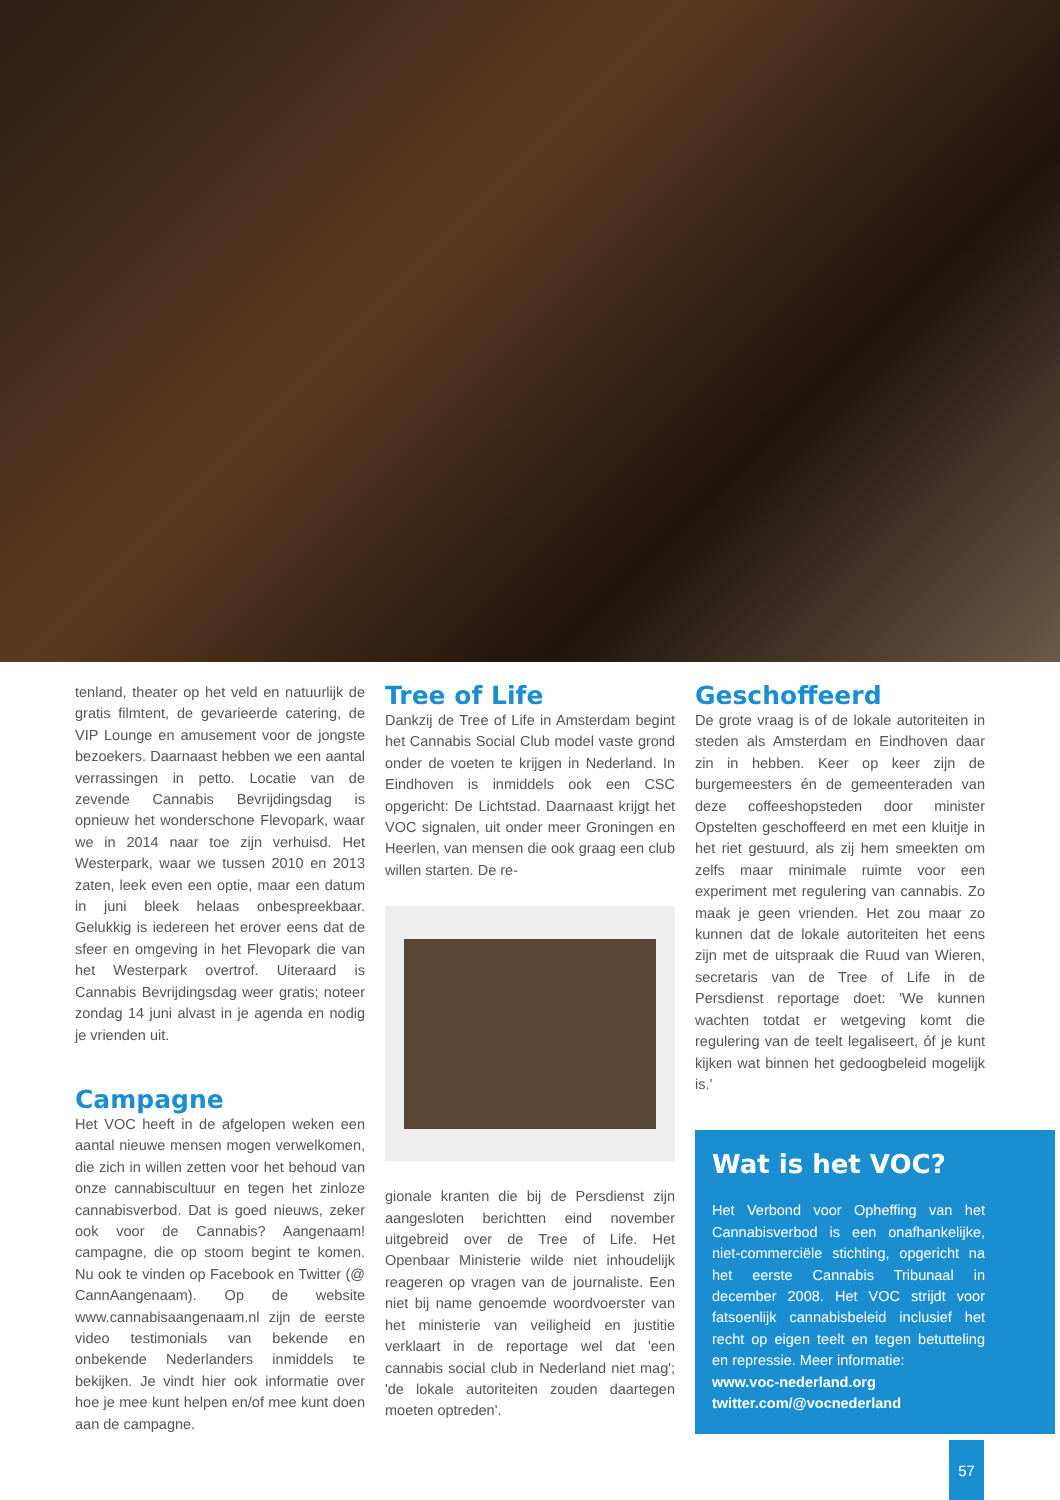tenland, theater op het veld en natuurlijk de gratis filmtent, de gevarieerde catering, de VIP Lounge en amusement voor de jongste bezoekers. Daarnaast hebben we een aantal verrassingen in petto. Locatie van de zevende Cannabis Bevrijdingsdag is opnieuw het wonderschone Flevopark, waar we in 2014 naar toe zijn verhuisd. Het Westerpark, waar we tussen 2010 en 2013 zaten, leek even een optie, maar een datum in juni bleek helaas onbespreekbaar. Gelukkig is iedereen het erover eens dat de sfeer en omgeving in het Flevopark die van het Westerpark overtrof. Uiteraard is Cannabis Bevrijdingsdag weer gratis; noteer zondag 14 juni alvast in je agenda en nodig je vrienden uit.
Campagne
Het VOC heeft in de afgelopen weken een aantal nieuwe mensen mogen verwelkomen, die zich in willen zetten voor het behoud van onze cannabiscultuur en tegen het zinloze cannabisverbod. Dat is goed nieuws, zeker ook voor de Cannabis? Aangenaam! campagne, die op stoom begint te komen. Nu ook te vinden op Facebook en Twitter (@ CannAangenaam). Op de website www.cannabisaangenaam.nl zijn de eerste video testimonials van bekende en onbekende Nederlanders inmiddels te bekijken. Je vindt hier ook informatie over hoe je mee kunt helpen en/of mee kunt doen aan de campagne.
Tree of Life
Dankzij de Tree of Life in Amsterdam begint het Cannabis Social Club model vaste grond onder de voeten te krijgen in Nederland. In Eindhoven is inmiddels ook een CSC opgericht: De Lichtstad. Daarnaast krijgt het VOC signalen, uit onder meer Groningen en Heerlen, van mensen die ook graag een club willen starten. De re-
gionale kranten die bij de Persdienst zijn aangesloten berichtten eind november uitgebreid over de Tree of Life. Het Openbaar Ministerie wilde niet inhoudelijk reageren op vragen van de journaliste. Een niet bij name genoemde woordvoerster van het ministerie van veiligheid en justitie verklaart in de reportage wel dat 'een cannabis social club in Nederland niet mag'; 'de lokale autoriteiten zouden daartegen moeten optreden'.
Geschoffeerd
De grote vraag is of de lokale autoriteiten in steden als Amsterdam en Eindhoven daar zin in hebben. Keer op keer zijn de burgemeesters én de gemeenteraden van deze coffeeshopsteden door minister Opstelten geschoffeerd en met een kluitje in het riet gestuurd, als zij hem smeekten om zelfs maar minimale ruimte voor een experiment met regulering van cannabis. Zo maak je geen vrienden. Het zou maar zo kunnen dat de lokale autoriteiten het eens zijn met de uitspraak die Ruud van Wieren, secretaris van de Tree of Life in de Persdienst reportage doet: 'We kunnen wachten totdat er wetgeving komt die regulering van de teelt legaliseert, óf je kunt kijken wat binnen het gedoogbeleid mogelijk is.'
Wat is het VOC?
Het Verbond voor Opheffing van het Cannabisverbod is een onafhankelijke, niet-commerciële stichting, opgericht na het eerste Cannabis Tribunaal in december 2008. Het VOC strijdt voor fatsoenlijk cannabisbeleid inclusief het recht op eigen teelt en tegen betutteling en repressie. Meer informatie:
www.voc-nederland.org
twitter.com/@vocnederland
57